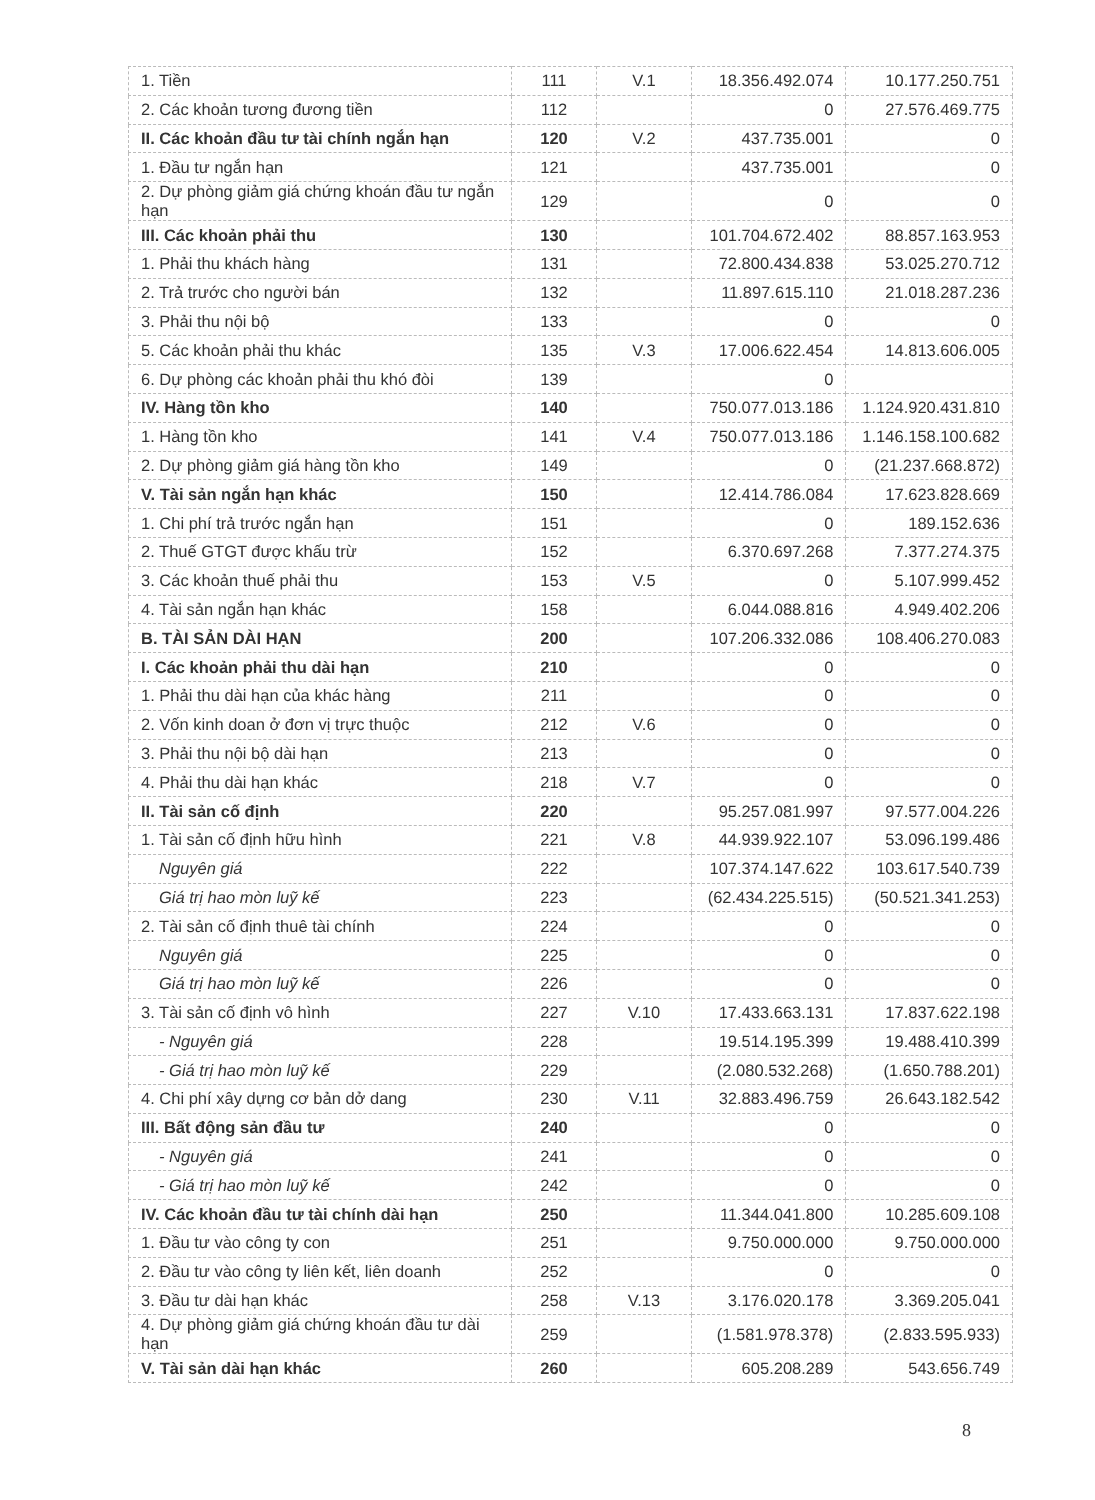| 1. Tiền | 111 | V.1 | 18.356.492.074 | 10.177.250.751 |
| 2. Các khoản tương đương tiền | 112 | | 0 | 27.576.469.775 |
| II. Các khoản đầu tư tài chính ngắn hạn | 120 | V.2 | 437.735.001 | 0 |
| 1. Đầu tư ngắn hạn | 121 | | 437.735.001 | 0 |
| 2. Dự phòng giảm giá chứng khoán đầu tư ngắn hạn | 129 | | 0 | 0 |
| III. Các khoản phải thu | 130 | | 101.704.672.402 | 88.857.163.953 |
| 1. Phải thu khách hàng | 131 | | 72.800.434.838 | 53.025.270.712 |
| 2. Trả trước cho người bán | 132 | | 11.897.615.110 | 21.018.287.236 |
| 3. Phải thu nội bộ | 133 | | 0 | 0 |
| 5. Các khoản phải thu khác | 135 | V.3 | 17.006.622.454 | 14.813.606.005 |
| 6. Dự phòng các khoản phải thu khó đòi | 139 | | 0 | |
| IV. Hàng tồn kho | 140 | | 750.077.013.186 | 1.124.920.431.810 |
| 1. Hàng tồn kho | 141 | V.4 | 750.077.013.186 | 1.146.158.100.682 |
| 2. Dự phòng giảm giá hàng tồn kho | 149 | | 0 | (21.237.668.872) |
| V. Tài sản ngắn hạn khác | 150 | | 12.414.786.084 | 17.623.828.669 |
| 1. Chi phí trả trước ngắn hạn | 151 | | 0 | 189.152.636 |
| 2. Thuế GTGT được khấu trừ | 152 | | 6.370.697.268 | 7.377.274.375 |
| 3. Các khoản thuế phải thu | 153 | V.5 | 0 | 5.107.999.452 |
| 4. Tài sản ngắn hạn khác | 158 | | 6.044.088.816 | 4.949.402.206 |
| B. TÀI SẢN DÀI HẠN | 200 | | 107.206.332.086 | 108.406.270.083 |
| I. Các khoản phải thu dài hạn | 210 | | 0 | 0 |
| 1. Phải thu dài hạn của khác hàng | 211 | | 0 | 0 |
| 2. Vốn kinh doan ở đơn vị trực thuộc | 212 | V.6 | 0 | 0 |
| 3. Phải thu nội bộ dài hạn | 213 | | 0 | 0 |
| 4. Phải thu dài hạn khác | 218 | V.7 | 0 | 0 |
| II. Tài sản cố định | 220 | | 95.257.081.997 | 97.577.004.226 |
| 1. Tài sản cố định hữu hình | 221 | V.8 | 44.939.922.107 | 53.096.199.486 |
| Nguyên giá | 222 | | 107.374.147.622 | 103.617.540.739 |
| Giá trị hao mòn luỹ kế | 223 | | (62.434.225.515) | (50.521.341.253) |
| 2. Tài sản cố định thuê tài chính | 224 | | 0 | 0 |
| Nguyên giá | 225 | | 0 | 0 |
| Giá trị hao mòn luỹ kế | 226 | | 0 | 0 |
| 3. Tài sản cố định vô hình | 227 | V.10 | 17.433.663.131 | 17.837.622.198 |
| - Nguyên giá | 228 | | 19.514.195.399 | 19.488.410.399 |
| - Giá trị hao mòn luỹ kế | 229 | | (2.080.532.268) | (1.650.788.201) |
| 4. Chi phí xây dựng cơ bản dở dang | 230 | V.11 | 32.883.496.759 | 26.643.182.542 |
| III. Bất động sản đầu tư | 240 | | 0 | 0 |
| - Nguyên giá | 241 | | 0 | 0 |
| - Giá trị hao mòn luỹ kế | 242 | | 0 | 0 |
| IV. Các khoản đầu tư tài chính dài hạn | 250 | | 11.344.041.800 | 10.285.609.108 |
| 1. Đầu tư vào công ty con | 251 | | 9.750.000.000 | 9.750.000.000 |
| 2. Đầu tư vào công ty liên kết, liên doanh | 252 | | 0 | 0 |
| 3. Đầu tư dài hạn khác | 258 | V.13 | 3.176.020.178 | 3.369.205.041 |
| 4. Dự phòng giảm giá chứng khoán đầu tư dài hạn | 259 | | (1.581.978.378) | (2.833.595.933) |
| V. Tài sản dài hạn khác | 260 | | 605.208.289 | 543.656.749 |
8